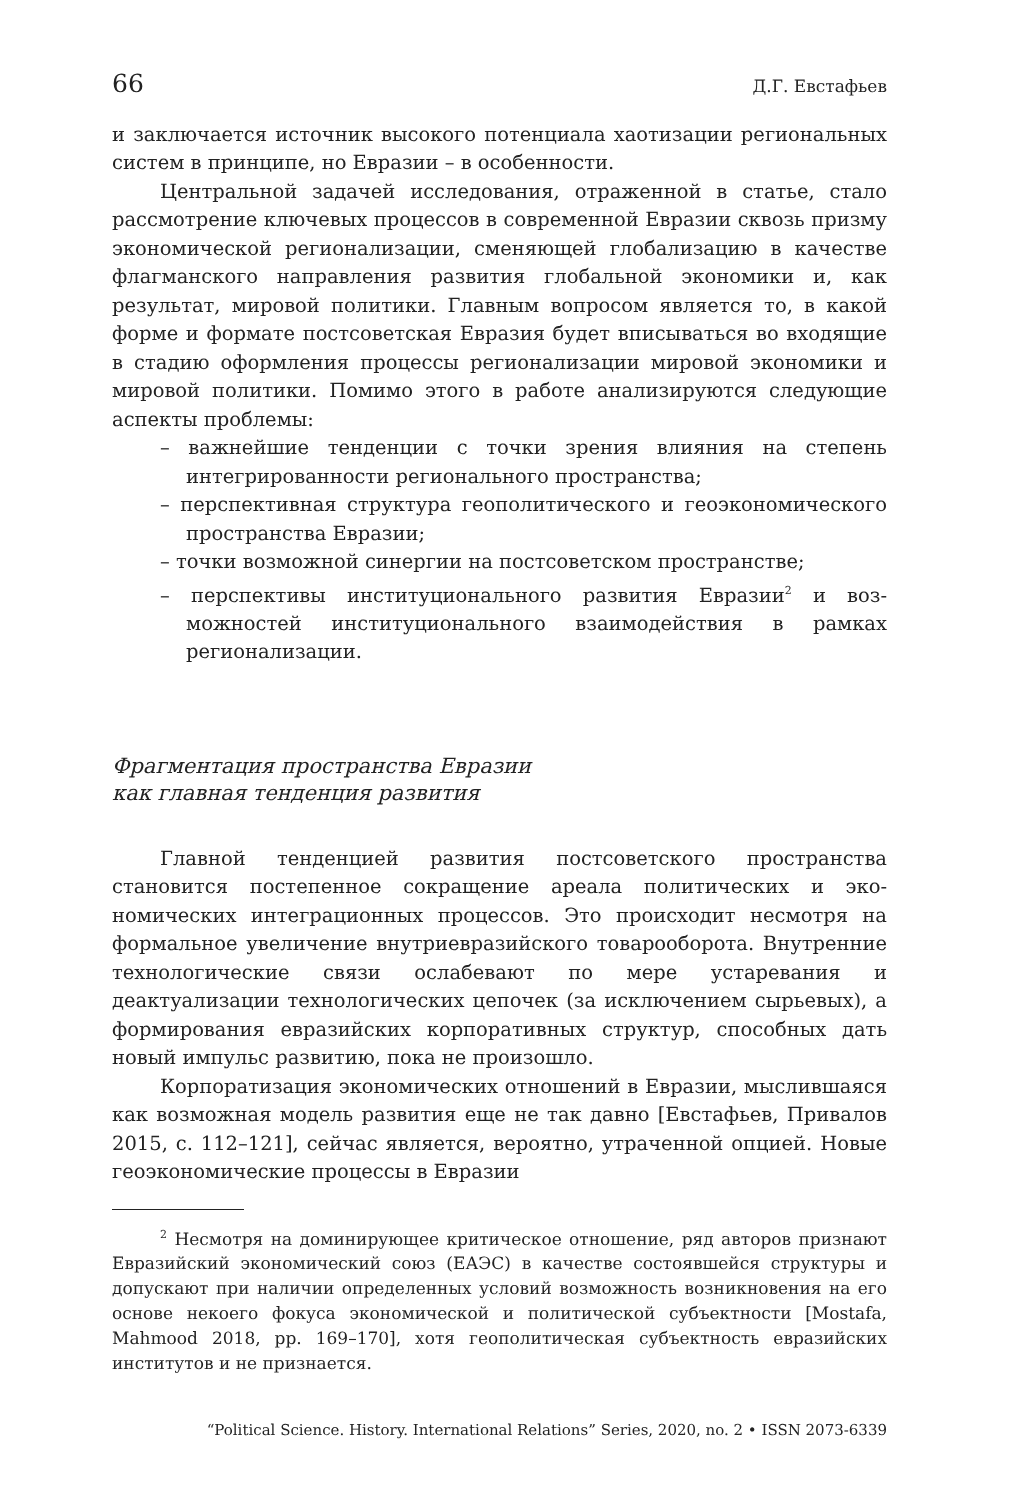66 Д.Г. Евстафьев
и заключается источник высокого потенциала хаотизации регио­нальных систем в принципе, но Евразии – в особенности.
Центральной задачей исследования, отраженной в статье, стало рассмотрение ключевых процессов в современной Евразии сквозь призму экономической регионализации, сменяющей глобализа­цию в качестве флагманского направления развития глобальной экономики и, как результат, мировой политики. Главным вопросом является то, в какой форме и формате постсоветская Евразия будет вписываться во входящие в стадию оформления процессы региона­лизации мировой экономики и мировой политики. Помимо этого в работе анализируются следующие аспекты проблемы:
– важнейшие тенденции с точки зрения влияния на степень интегрированности регионального пространства;
– перспективная структура геополитического и геоэкономи­ческого пространства Евразии;
– точки возможной синергии на постсоветском пространстве;
– перспективы институционального развития Евразии<sup>2</sup> и воз­можностей институционального взаимодействия в рамках регионализации.
Фрагментация пространства Евразии
как главная тенденция развития
Главной тенденцией развития постсоветского пространства становится постепенное сокращение ареала политических и эко­номических интеграционных процессов. Это происходит несмотря на формальное увеличение внутриевразийского товарооборота. Внутренние технологические связи ослабевают по мере устарева­ния и деактуализации технологических цепочек (за исключением сырьевых), а формирования евразийских корпоративных структур, способных дать новый импульс развитию, пока не произошло.
Корпоратизация экономических отношений в Евразии, мыс­лившаяся как возможная модель развития еще не так давно [Ев­стафьев, Привалов 2015, с. 112–121], сейчас является, вероятно, утраченной опцией. Новые геоэкономические процессы в Евразии
<sup>2</sup> Несмотря на доминирующее критическое отношение, ряд авторов признают Евразийский экономический союз (ЕАЭС) в качестве состо­явшейся структуры и допускают при наличии определенных условий возможность возникновения на его основе некоего фокуса экономической и политической субъектности [Mostafa, Mahmood 2018, pp. 169–170], хотя геополитическая субъектность евразийских институтов и не признается.
“Political Science. History. International Relations” Series, 2020, no. 2 • ISSN 2073-6339